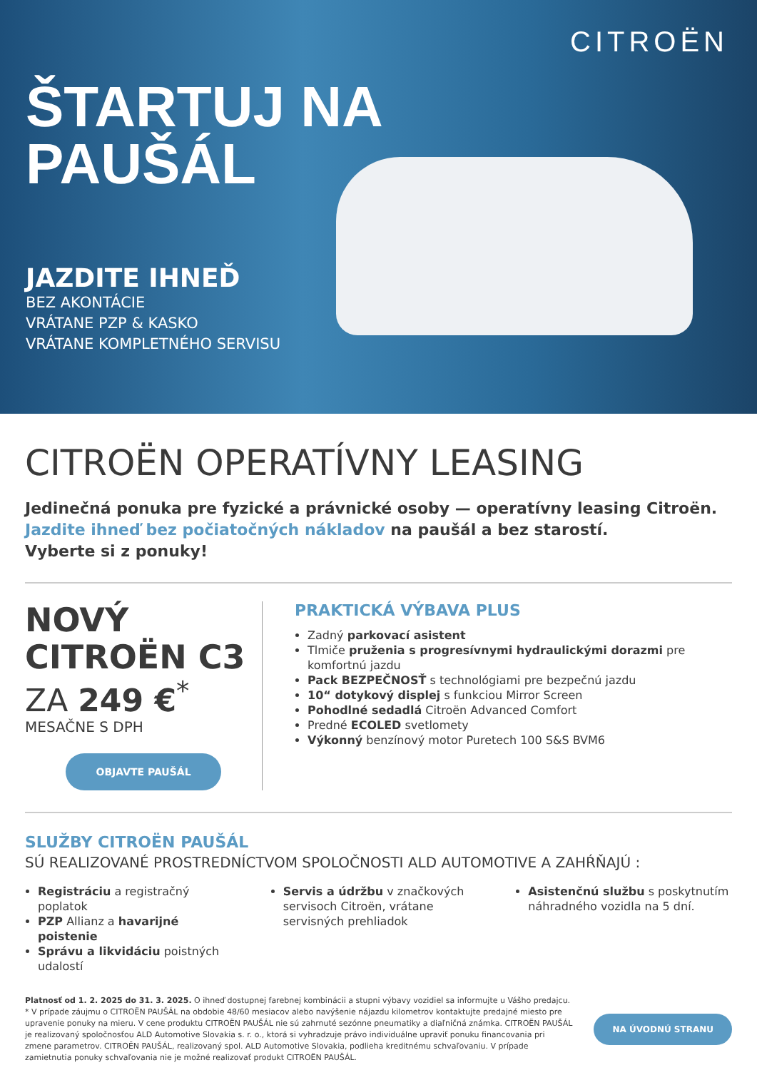CITROËN
ŠTARTUJ NA
PAUŠÁL
JAZDITE IHNEĎ
BEZ AKONTÁCIE
VRÁTANE PZP & KASKO
VRÁTANE KOMPLETNÉHO SERVISU
CITROËN OPERATÍVNY LEASING
Jedinečná ponuka pre fyzické a právnické osoby — operatívny leasing Citroën.
Jazdite ihneď bez počiatočných nákladov na paušál a bez starostí.
Vyberte si z ponuky!
NOVÝ
CITROËN C3
ZA 249 €<sup>*</sup>
MESAČNE S DPH
OBJAVTE PAUŠÁL
PRAKTICKÁ VÝBAVA PLUS
Zadný parkovací asistent
Tlmiče pruženia s progresívnymi hydraulickými dorazmi pre komfortnú jazdu
Pack BEZPEČNOSŤ s technológiami pre bezpečnú jazdu
10“ dotykový displej s funkciou Mirror Screen
Pohodlné sedadlá Citroën Advanced Comfort
Predné ECOLED svetlomety
Výkonný benzínový motor Puretech 100 S&S BVM6
SLUŽBY CITROËN PAUŠÁL
SÚ REALIZOVANÉ PROSTREDNÍCTVOM SPOLOČNOSTI ALD AUTOMOTIVE A ZAHŔŇAJÚ :
Registráciu a registračný poplatok
PZP Allianz a havarijné poistenie
Správu a likvidáciu poistných udalostí
Servis a údržbu v značkových servisoch Citroën, vrátane servisných prehliadok
Asistenčnú službu s poskytnutím náhradného vozidla na 5 dní.
Platnosť od 1. 2. 2025 do 31. 3. 2025. O ihneď dostupnej farebnej kombinácii a stupni výbavy vozidiel sa informujte u Vášho predajcu.
* V prípade záujmu o CITROËN PAUŠÁL na obdobie 48/60 mesiacov alebo navýšenie nájazdu kilometrov kontaktujte predajné miesto pre upravenie ponuky na mieru. V cene produktu CITROËN PAUŠÁL nie sú zahrnuté sezónne pneumatiky a diaľničná známka. CITROËN PAUŠÁL je realizovaný spoločnosťou ALD Automotive Slovakia s. r. o., ktorá si vyhradzuje právo individuálne upraviť ponuku financovania pri zmene parametrov. CITROËN PAUŠÁL, realizovaný spol. ALD Automotive Slovakia, podlieha kreditnému schvaľovaniu. V prípade zamietnutia ponuky schvaľovania nie je možné realizovať produkt CITROËN PAUŠÁL.
NA ÚVODNÚ STRANU